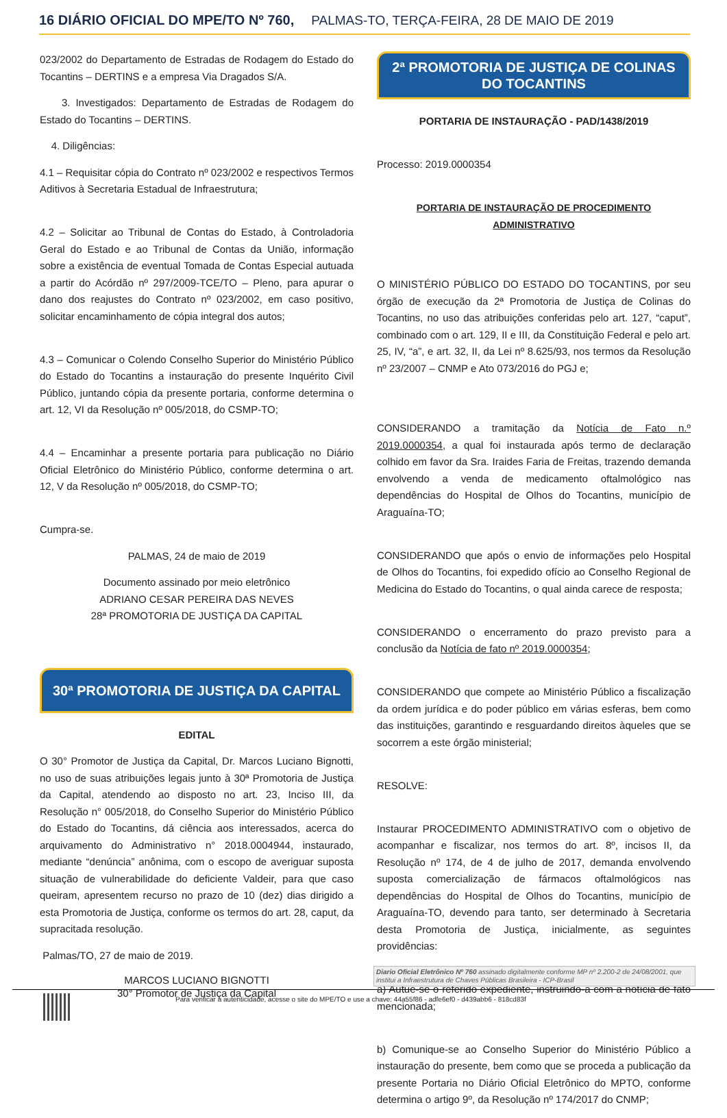16 DIÁRIO OFICIAL DO MPE/TO Nº 760, PALMAS-TO, TERÇA-FEIRA, 28 DE MAIO DE 2019
023/2002 do Departamento de Estradas de Rodagem do Estado do Tocantins – DERTINS e a empresa Via Dragados S/A.
3. Investigados: Departamento de Estradas de Rodagem do Estado do Tocantins – DERTINS.
4. Diligências:
4.1 – Requisitar cópia do Contrato nº 023/2002 e respectivos Termos Aditivos à Secretaria Estadual de Infraestrutura;
4.2 – Solicitar ao Tribunal de Contas do Estado, à Controladoria Geral do Estado e ao Tribunal de Contas da União, informação sobre a existência de eventual Tomada de Contas Especial autuada a partir do Acórdão nº 297/2009-TCE/TO – Pleno, para apurar o dano dos reajustes do Contrato nº 023/2002, em caso positivo, solicitar encaminhamento de cópia integral dos autos;
4.3 – Comunicar o Colendo Conselho Superior do Ministério Público do Estado do Tocantins a instauração do presente Inquérito Civil Público, juntando cópia da presente portaria, conforme determina o art. 12, VI da Resolução nº 005/2018, do CSMP-TO;
4.4 – Encaminhar a presente portaria para publicação no Diário Oficial Eletrônico do Ministério Público, conforme determina o art. 12, V da Resolução nº 005/2018, do CSMP-TO;
Cumpra-se.
PALMAS, 24 de maio de 2019
Documento assinado por meio eletrônico
ADRIANO CESAR PEREIRA DAS NEVES
28ª PROMOTORIA DE JUSTIÇA DA CAPITAL
30ª PROMOTORIA DE JUSTIÇA DA CAPITAL
EDITAL
O 30° Promotor de Justiça da Capital, Dr. Marcos Luciano Bignotti, no uso de suas atribuições legais junto à 30ª Promotoria de Justiça da Capital, atendendo ao disposto no art. 23, Inciso III, da Resolução n° 005/2018, do Conselho Superior do Ministério Público do Estado do Tocantins, dá ciência aos interessados, acerca do arquivamento do Administrativo n° 2018.0004944, instaurado, mediante “denúncia” anônima, com o escopo de averiguar suposta situação de vulnerabilidade do deficiente Valdeir, para que caso queiram, apresentem recurso no prazo de 10 (dez) dias dirigido a esta Promotoria de Justiça, conforme os termos do art. 28, caput, da supracitada resolução.
Palmas/TO, 27 de maio de 2019.
MARCOS LUCIANO BIGNOTTI
30° Promotor de Justiça da Capital
2ª PROMOTORIA DE JUSTIÇA DE COLINAS DO TOCANTINS
PORTARIA DE INSTAURAÇÃO - PAD/1438/2019
Processo: 2019.0000354
PORTARIA DE INSTAURAÇÃO DE PROCEDIMENTO ADMINISTRATIVO
O MINISTÉRIO PÚBLICO DO ESTADO DO TOCANTINS, por seu órgão de execução da 2ª Promotoria de Justiça de Colinas do Tocantins, no uso das atribuições conferidas pelo art. 127, “caput”, combinado com o art. 129, II e III, da Constituição Federal e pelo art. 25, IV, “a”, e art. 32, II, da Lei nº 8.625/93, nos termos da Resolução nº 23/2007 – CNMP e Ato 073/2016 do PGJ e;
CONSIDERANDO a tramitação da Notícia de Fato n.º 2019.0000354, a qual foi instaurada após termo de declaração colhido em favor da Sra. Iraides Faria de Freitas, trazendo demanda envolvendo a venda de medicamento oftalmológico nas dependências do Hospital de Olhos do Tocantins, município de Araguaína-TO;
CONSIDERANDO que após o envio de informações pelo Hospital de Olhos do Tocantins, foi expedido ofício ao Conselho Regional de Medicina do Estado do Tocantins, o qual ainda carece de resposta;
CONSIDERANDO o encerramento do prazo previsto para a conclusão da Notícia de fato nº 2019.0000354;
CONSIDERANDO que compete ao Ministério Público a fiscalização da ordem jurídica e do poder público em várias esferas, bem como das instituições, garantindo e resguardando direitos àqueles que se socorrem a este órgão ministerial;
RESOLVE:
Instaurar PROCEDIMENTO ADMINISTRATIVO com o objetivo de acompanhar e fiscalizar, nos termos do art. 8º, incisos II, da Resolução nº 174, de 4 de julho de 2017, demanda envolvendo suposta comercialização de fármacos oftalmológicos nas dependências do Hospital de Olhos do Tocantins, município de Araguaína-TO, devendo para tanto, ser determinado à Secretaria desta Promotoria de Justiça, inicialmente, as seguintes providências:
a) Autue-se o referido expediente, instruindo-a com a notícia de fato mencionada;
b) Comunique-se ao Conselho Superior do Ministério Público a instauração do presente, bem como que se proceda a publicação da presente Portaria no Diário Oficial Eletrônico do MPTO, conforme determina o artigo 9º, da Resolução nº 174/2017 do CNMP;
Diario Oficial Eletrônico Nº 760 assinado digitalmente conforme MP nº 2.200-2 de 24/08/2001, que institui a Infraestrutura de Chaves Públicas Brasileira - ICP-Brasil
Para verificar a autenticidade, acesse o site do MPE/TO e use a chave: 44a55f86 - adfe6ef0 - d439abb6 - 818cd83f